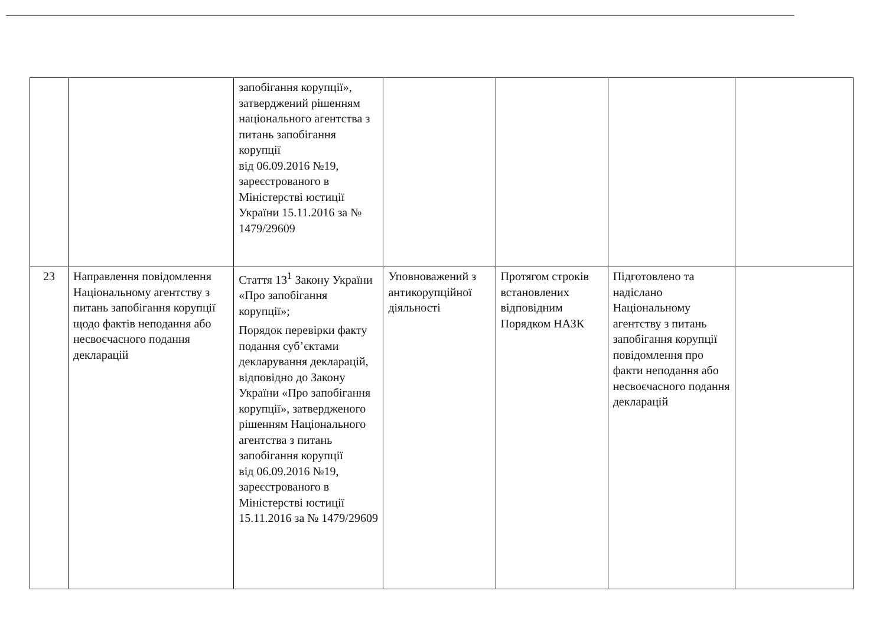| | | запобігання корупції», затверджений рішенням національного агентства з питань запобігання корупції від 06.09.2016 №19, зареєстрованого в Міністерстві юстиції України 15.11.2016 за № 1479/29609 | | | | |
| 23 | Направлення повідомлення Національному агентству з питань запобігання корупції щодо фактів неподання або несвоєчасного подання декларацій | Стаття 13<sup>1</sup> Закону України «Про запобігання корупції»; Порядок перевірки факту подання суб’єктами декларування декларацій, відповідно до Закону України «Про запобігання корупції», затвердженого рішенням Національного агентства з питань запобігання корупції від 06.09.2016 №19, зареєстрованого в Міністерстві юстиції 15.11.2016 за № 1479/29609 | Уповноважений з антикорупційної діяльності | Протягом строків встановлених відповідним Порядком НАЗК | Підготовлено та надіслано Національному агентству з питань запобігання корупції повідомлення про факти неподання або несвоєчасного подання декларацій | |